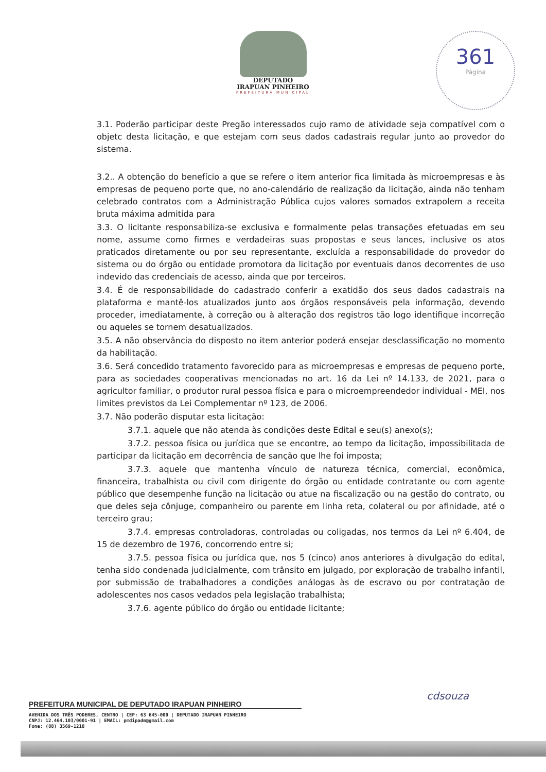DEPUTADO
IRAPUAN PINHEIRO
PREFEITURA MUNICIPAL
361
Página
3.1. Poderão participar deste Pregão interessados cujo ramo de atividade seja compatível com o objetc desta licitação, e que estejam com seus dados cadastrais regular junto ao provedor do sistema.
3.2.. A obtenção do benefício a que se refere o item anterior fica limitada às microempresas e às empresas de pequeno porte que, no ano-calendário de realização da licitação, ainda não tenham celebrado contratos com a Administração Pública cujos valores somados extrapolem a receita bruta máxima admitida para
3.3. O licitante responsabiliza-se exclusiva e formalmente pelas transações efetuadas em seu nome, assume como firmes e verdadeiras suas propostas e seus lances, inclusive os atos praticados diretamente ou por seu representante, excluída a responsabilidade do provedor do sistema ou do órgão ou entidade promotora da licitação por eventuais danos decorrentes de uso indevido das credenciais de acesso, ainda que por terceiros.
3.4. É de responsabilidade do cadastrado conferir a exatidão dos seus dados cadastrais na plataforma e mantê-los atualizados junto aos órgãos responsáveis pela informação, devendo proceder, imediatamente, à correção ou à alteração dos registros tão logo identifique incorreção ou aqueles se tornem desatualizados.
3.5. A não observância do disposto no item anterior poderá ensejar desclassificação no momento da habilitação.
3.6. Será concedido tratamento favorecido para as microempresas e empresas de pequeno porte, para as sociedades cooperativas mencionadas no art. 16 da Lei nº 14.133, de 2021, para o agricultor familiar, o produtor rural pessoa física e para o microempreendedor individual - MEI, nos limites previstos da Lei Complementar nº 123, de 2006.
3.7. Não poderão disputar esta licitação:
3.7.1. aquele que não atenda às condições deste Edital e seu(s) anexo(s);
3.7.2. pessoa física ou jurídica que se encontre, ao tempo da licitação, impossibilitada de participar da licitação em decorrência de sanção que lhe foi imposta;
3.7.3. aquele que mantenha vínculo de natureza técnica, comercial, econômica, financeira, trabalhista ou civil com dirigente do órgão ou entidade contratante ou com agente público que desempenhe função na licitação ou atue na fiscalização ou na gestão do contrato, ou que deles seja cônjuge, companheiro ou parente em linha reta, colateral ou por afinidade, até o terceiro grau;
3.7.4. empresas controladoras, controladas ou coligadas, nos termos da Lei nº 6.404, de 15 de dezembro de 1976, concorrendo entre si;
3.7.5. pessoa física ou jurídica que, nos 5 (cinco) anos anteriores à divulgação do edital, tenha sido condenada judicialmente, com trânsito em julgado, por exploração de trabalho infantil, por submissão de trabalhadores a condições análogas às de escravo ou por contratação de adolescentes nos casos vedados pela legislação trabalhista;
3.7.6. agente público do órgão ou entidade licitante;
cdsouza
PREFEITURA MUNICIPAL DE DEPUTADO IRAPUAN PINHEIRO
AVENIDA DOS TRÊS PODERES, CENTRO | CEP: 63 645-000 | DEPUTADO IRAPUAN PINHEIRO
CNPJ: 12.464.103/0001-91 | EMAIL: pmdipadm@gmail.com
Fone: (88) 3569-1218